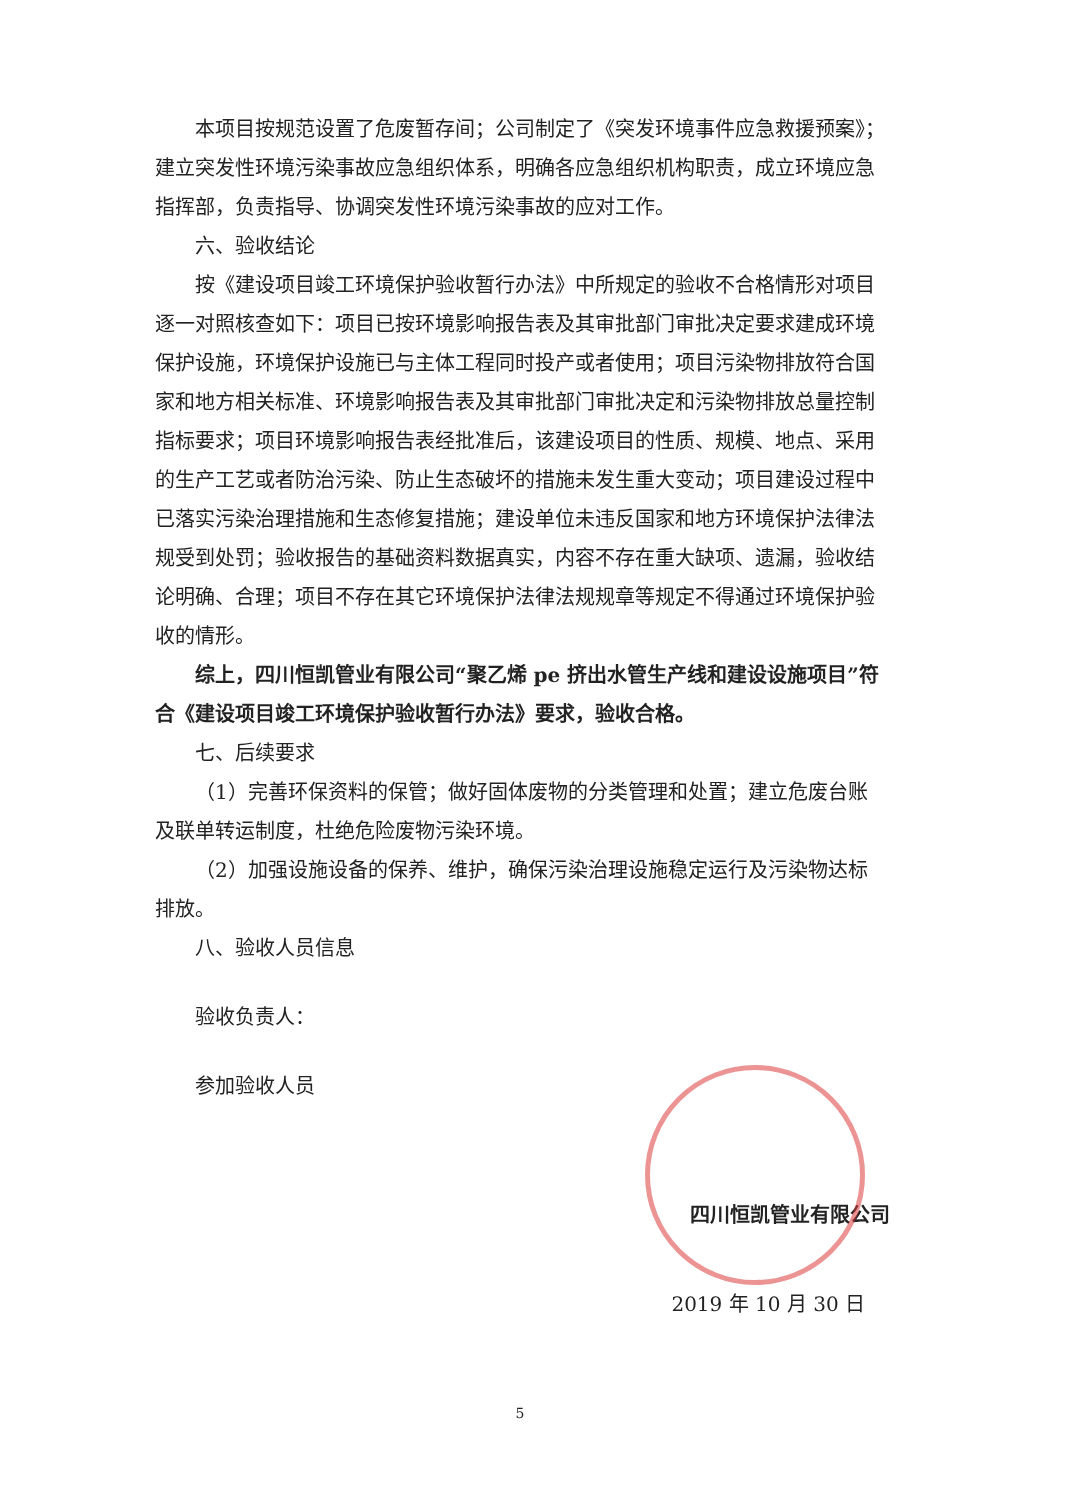本项目按规范设置了危废暂存间；公司制定了《突发环境事件应急救援预案》；建立突发性环境污染事故应急组织体系，明确各应急组织机构职责，成立环境应急指挥部，负责指导、协调突发性环境污染事故的应对工作。
六、验收结论
按《建设项目竣工环境保护验收暂行办法》中所规定的验收不合格情形对项目逐一对照核查如下：项目已按环境影响报告表及其审批部门审批决定要求建成环境保护设施，环境保护设施已与主体工程同时投产或者使用；项目污染物排放符合国家和地方相关标准、环境影响报告表及其审批部门审批决定和污染物排放总量控制指标要求；项目环境影响报告表经批准后，该建设项目的性质、规模、地点、采用的生产工艺或者防治污染、防止生态破坏的措施未发生重大变动；项目建设过程中已落实污染治理措施和生态修复措施；建设单位未违反国家和地方环境保护法律法规受到处罚；验收报告的基础资料数据真实，内容不存在重大缺项、遗漏，验收结论明确、合理；项目不存在其它环境保护法律法规规章等规定不得通过环境保护验收的情形。
综上，四川恒凯管业有限公司“聚乙烯 pe 挤出水管生产线和建设设施项目”符合《建设项目竣工环境保护验收暂行办法》要求，验收合格。
七、后续要求
（1）完善环保资料的保管；做好固体废物的分类管理和处置；建立危废台账及联单转运制度，杜绝危险废物污染环境。
（2）加强设施设备的保养、维护，确保污染治理设施稳定运行及污染物达标排放。
八、验收人员信息
验收负责人：
参加验收人员
四川恒凯管业有限公司
2019 年 10 月 30 日
5